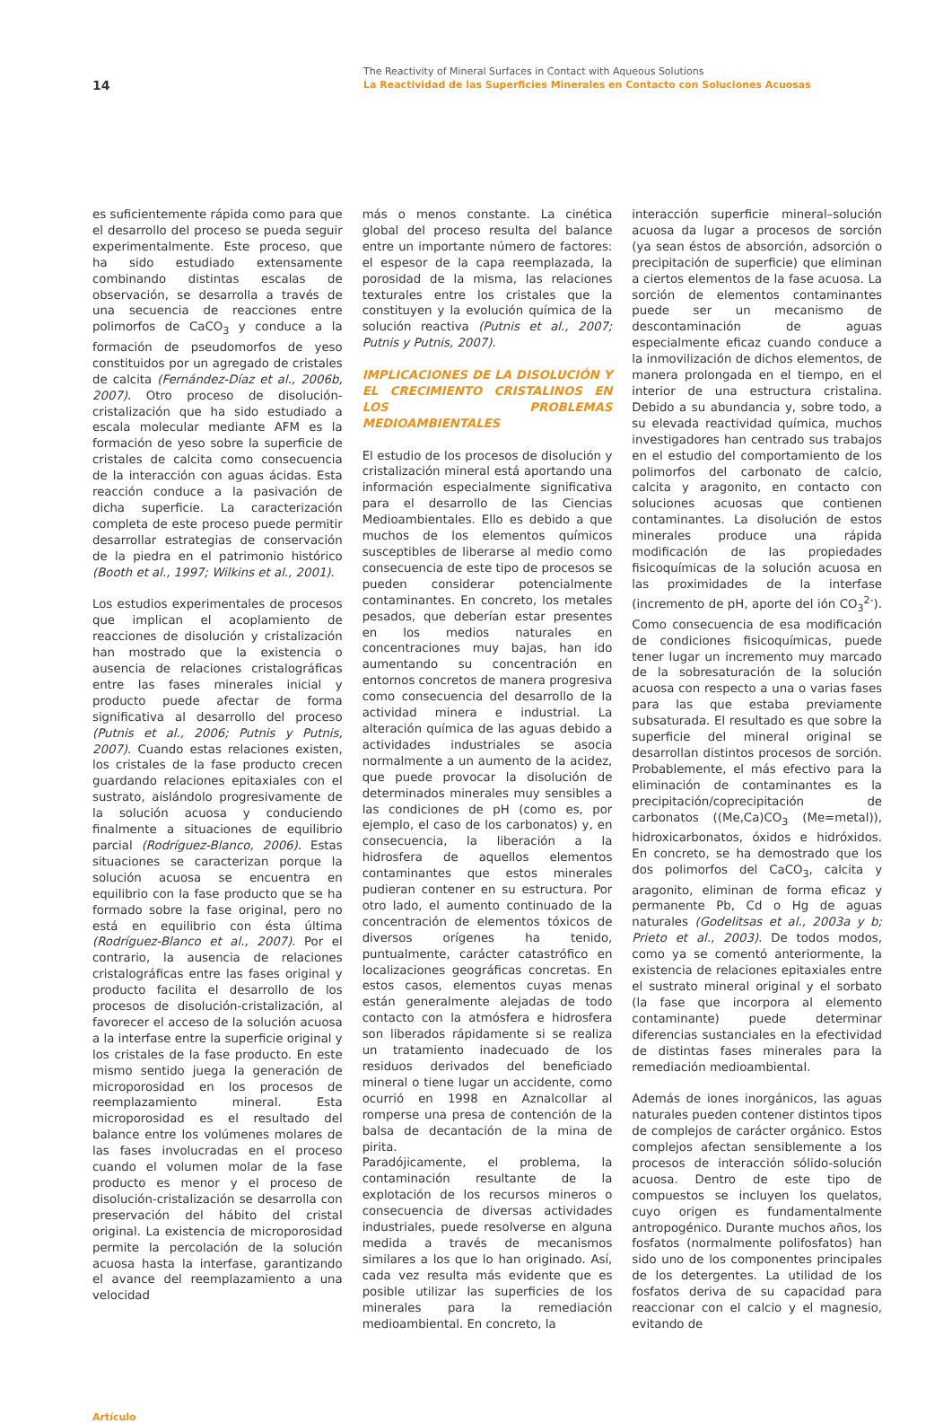14
The Reactivity of Mineral Surfaces in Contact with Aqueous Solutions
La Reactividad de las Superficies Minerales en Contacto con Soluciones Acuosas
es suficientemente rápida como para que el desarrollo del proceso se pueda seguir experimentalmente. Este proceso, que ha sido estudiado extensamente combinando distintas escalas de observación, se desarrolla a través de una secuencia de reacciones entre polimorfos de CaCO<sub>3</sub> y conduce a la formación de pseudomorfos de yeso constituidos por un agregado de cristales de calcita (Fernández-Díaz et al., 2006b, 2007). Otro proceso de disolución-cristalización que ha sido estudiado a escala molecular mediante AFM es la formación de yeso sobre la superficie de cristales de calcita como consecuencia de la interacción con aguas ácidas. Esta reacción conduce a la pasivación de dicha superficie. La caracterización completa de este proceso puede permitir desarrollar estrategias de conservación de la piedra en el patrimonio histórico (Booth et al., 1997; Wilkins et al., 2001).
Los estudios experimentales de procesos que implican el acoplamiento de reacciones de disolución y cristalización han mostrado que la existencia o ausencia de relaciones cristalográficas entre las fases minerales inicial y producto puede afectar de forma significativa al desarrollo del proceso (Putnis et al., 2006; Putnis y Putnis, 2007). Cuando estas relaciones existen, los cristales de la fase producto crecen guardando relaciones epitaxiales con el sustrato, aislándolo progresivamente de la solución acuosa y conduciendo finalmente a situaciones de equilibrio parcial (Rodríguez-Blanco, 2006). Estas situaciones se caracterizan porque la solución acuosa se encuentra en equilibrio con la fase producto que se ha formado sobre la fase original, pero no está en equilibrio con ésta última (Rodríguez-Blanco et al., 2007). Por el contrario, la ausencia de relaciones cristalográficas entre las fases original y producto facilita el desarrollo de los procesos de disolución-cristalización, al favorecer el acceso de la solución acuosa a la interfase entre la superficie original y los cristales de la fase producto. En este mismo sentido juega la generación de microporosidad en los procesos de reemplazamiento mineral. Esta microporosidad es el resultado del balance entre los volúmenes molares de las fases involucradas en el proceso cuando el volumen molar de la fase producto es menor y el proceso de disolución-cristalización se desarrolla con preservación del hábito del cristal original. La existencia de microporosidad permite la percolación de la solución acuosa hasta la interfase, garantizando el avance del reemplazamiento a una velocidad
más o menos constante. La cinética global del proceso resulta del balance entre un importante número de factores: el espesor de la capa reemplazada, la porosidad de la misma, las relaciones texturales entre los cristales que la constituyen y la evolución química de la solución reactiva (Putnis et al., 2007; Putnis y Putnis, 2007).
IMPLICACIONES DE LA DISOLUCIÓN Y EL CRECIMIENTO CRISTALINOS EN LOS PROBLEMAS MEDIOAMBIENTALES
El estudio de los procesos de disolución y cristalización mineral está aportando una información especialmente significativa para el desarrollo de las Ciencias Medioambientales. Ello es debido a que muchos de los elementos químicos susceptibles de liberarse al medio como consecuencia de este tipo de procesos se pueden considerar potencialmente contaminantes. En concreto, los metales pesados, que deberían estar presentes en los medios naturales en concentraciones muy bajas, han ido aumentando su concentración en entornos concretos de manera progresiva como consecuencia del desarrollo de la actividad minera e industrial. La alteración química de las aguas debido a actividades industriales se asocia normalmente a un aumento de la acidez, que puede provocar la disolución de determinados minerales muy sensibles a las condiciones de pH (como es, por ejemplo, el caso de los carbonatos) y, en consecuencia, la liberación a la hidrosfera de aquellos elementos contaminantes que estos minerales pudieran contener en su estructura. Por otro lado, el aumento continuado de la concentración de elementos tóxicos de diversos orígenes ha tenido, puntualmente, carácter catastrófico en localizaciones geográficas concretas. En estos casos, elementos cuyas menas están generalmente alejadas de todo contacto con la atmósfera e hidrosfera son liberados rápidamente si se realiza un tratamiento inadecuado de los residuos derivados del beneficiado mineral o tiene lugar un accidente, como ocurrió en 1998 en Aznalcollar al romperse una presa de contención de la balsa de decantación de la mina de pirita.
Paradójicamente, el problema, la contaminación resultante de la explotación de los recursos mineros o consecuencia de diversas actividades industriales, puede resolverse en alguna medida a través de mecanismos similares a los que lo han originado. Así, cada vez resulta más evidente que es posible utilizar las superficies de los minerales para la remediación medioambiental. En concreto, la
interacción superficie mineral–solución acuosa da lugar a procesos de sorción (ya sean éstos de absorción, adsorción o precipitación de superficie) que eliminan a ciertos elementos de la fase acuosa. La sorción de elementos contaminantes puede ser un mecanismo de descontaminación de aguas especialmente eficaz cuando conduce a la inmovilización de dichos elementos, de manera prolongada en el tiempo, en el interior de una estructura cristalina. Debido a su abundancia y, sobre todo, a su elevada reactividad química, muchos investigadores han centrado sus trabajos en el estudio del comportamiento de los polimorfos del carbonato de calcio, calcita y aragonito, en contacto con soluciones acuosas que contienen contaminantes. La disolución de estos minerales produce una rápida modificación de las propiedades fisicoquímicas de la solución acuosa en las proximidades de la interfase (incremento de pH, aporte del ión CO<sub>3</sub><sup>2-</sup>). Como consecuencia de esa modificación de condiciones fisicoquímicas, puede tener lugar un incremento muy marcado de la sobresaturación de la solución acuosa con respecto a una o varias fases para las que estaba previamente subsaturada. El resultado es que sobre la superficie del mineral original se desarrollan distintos procesos de sorción. Probablemente, el más efectivo para la eliminación de contaminantes es la precipitación/coprecipitación de carbonatos ((Me,Ca)CO<sub>3</sub> (Me=metal)), hidroxicarbonatos, óxidos e hidróxidos. En concreto, se ha demostrado que los dos polimorfos del CaCO<sub>3</sub>, calcita y aragonito, eliminan de forma eficaz y permanente Pb, Cd o Hg de aguas naturales (Godelitsas et al., 2003a y b; Prieto et al., 2003). De todos modos, como ya se comentó anteriormente, la existencia de relaciones epitaxiales entre el sustrato mineral original y el sorbato (la fase que incorpora al elemento contaminante) puede determinar diferencias sustanciales en la efectividad de distintas fases minerales para la remediación medioambiental.
Además de iones inorgánicos, las aguas naturales pueden contener distintos tipos de complejos de carácter orgánico. Estos complejos afectan sensiblemente a los procesos de interacción sólido-solución acuosa. Dentro de este tipo de compuestos se incluyen los quelatos, cuyo origen es fundamentalmente antropogénico. Durante muchos años, los fosfatos (normalmente polifosfatos) han sido uno de los componentes principales de los detergentes. La utilidad de los fosfatos deriva de su capacidad para reaccionar con el calcio y el magnesio, evitando de
Artículo